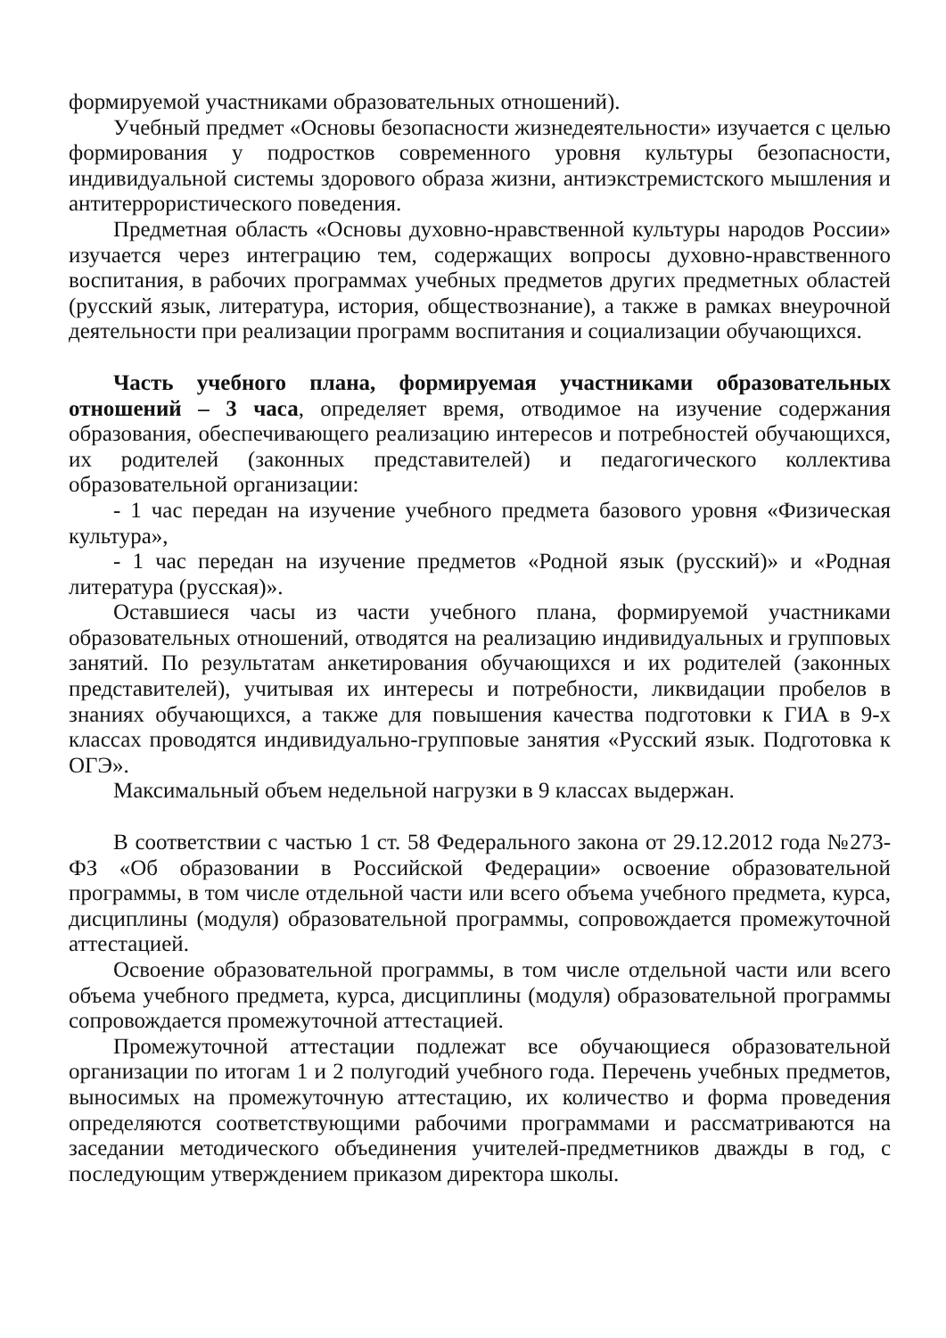формируемой участниками образовательных отношений).
Учебный предмет «Основы безопасности жизнедеятельности» изучается с целью формирования у подростков современного уровня культуры безопасности, индивидуальной системы здорового образа жизни, антиэкстремистского мышления и антитеррористического поведения.
Предметная область «Основы духовно-нравственной культуры народов России» изучается через интеграцию тем, содержащих вопросы духовно-нравственного воспитания, в рабочих программах учебных предметов других предметных областей (русский язык, литература, история, обществознание), а также в рамках внеурочной деятельности при реализации программ воспитания и социализации обучающихся.
Часть учебного плана, формируемая участниками образовательных отношений – 3 часа, определяет время, отводимое на изучение содержания образования, обеспечивающего реализацию интересов и потребностей обучающихся, их родителей (законных представителей) и педагогического коллектива образовательной организации:
- 1 час передан на изучение учебного предмета базового уровня «Физическая культура»,
- 1 час передан на изучение предметов «Родной язык (русский)» и «Родная литература (русская)».
Оставшиеся часы из части учебного плана, формируемой участниками образовательных отношений, отводятся на реализацию индивидуальных и групповых занятий. По результатам анкетирования обучающихся и их родителей (законных представителей), учитывая их интересы и потребности, ликвидации пробелов в знаниях обучающихся, а также для повышения качества подготовки к ГИА в 9-х классах проводятся индивидуально-групповые занятия «Русский язык. Подготовка к ОГЭ».
Максимальный объем недельной нагрузки в 9 классах выдержан.
В соответствии с частью 1 ст. 58 Федерального закона от 29.12.2012 года №273-ФЗ «Об образовании в Российской Федерации» освоение образовательной программы, в том числе отдельной части или всего объема учебного предмета, курса, дисциплины (модуля) образовательной программы, сопровождается промежуточной аттестацией.
Освоение образовательной программы, в том числе отдельной части или всего объема учебного предмета, курса, дисциплины (модуля) образовательной программы сопровождается промежуточной аттестацией.
Промежуточной аттестации подлежат все обучающиеся образовательной организации по итогам 1 и 2 полугодий учебного года. Перечень учебных предметов, выносимых на промежуточную аттестацию, их количество и форма проведения определяются соответствующими рабочими программами и рассматриваются на заседании методического объединения учителей-предметников дважды в год, с последующим утверждением приказом директора школы.